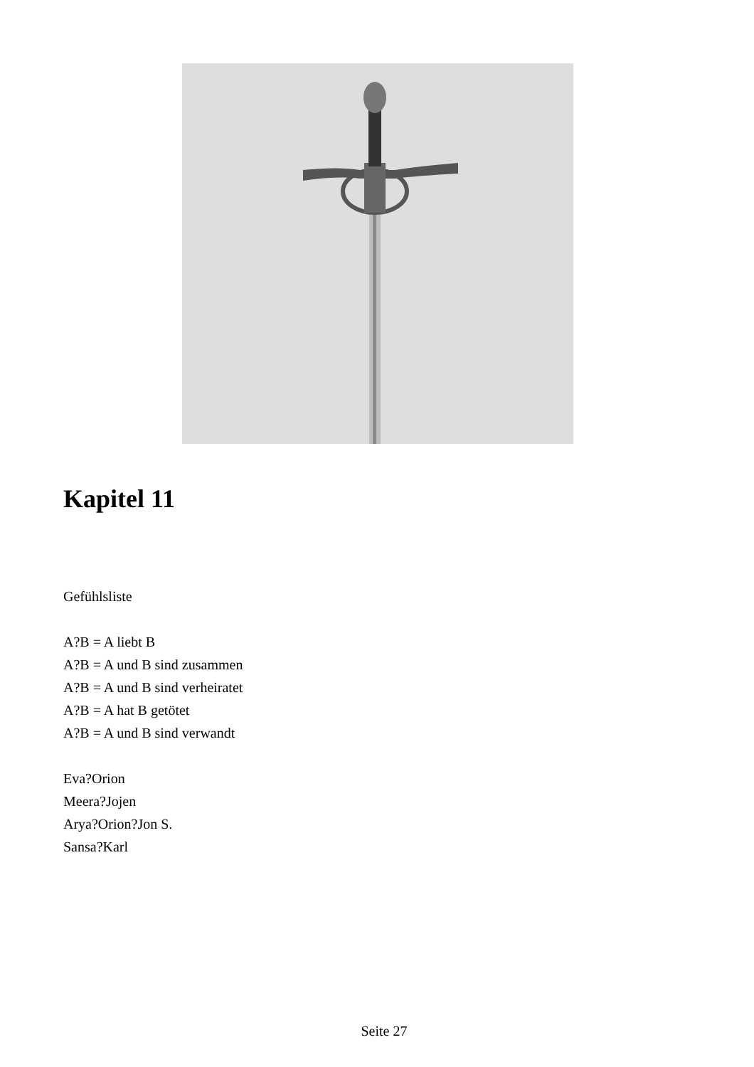Kapitel 11
Gefühlsliste
A?B = A liebt B
A?B = A und B sind zusammen
A?B = A und B sind verheiratet
A?B = A hat B getötet
A?B = A und B sind verwandt
Eva?Orion
Meera?Jojen
Arya?Orion?Jon S.
Sansa?Karl
Seite 27